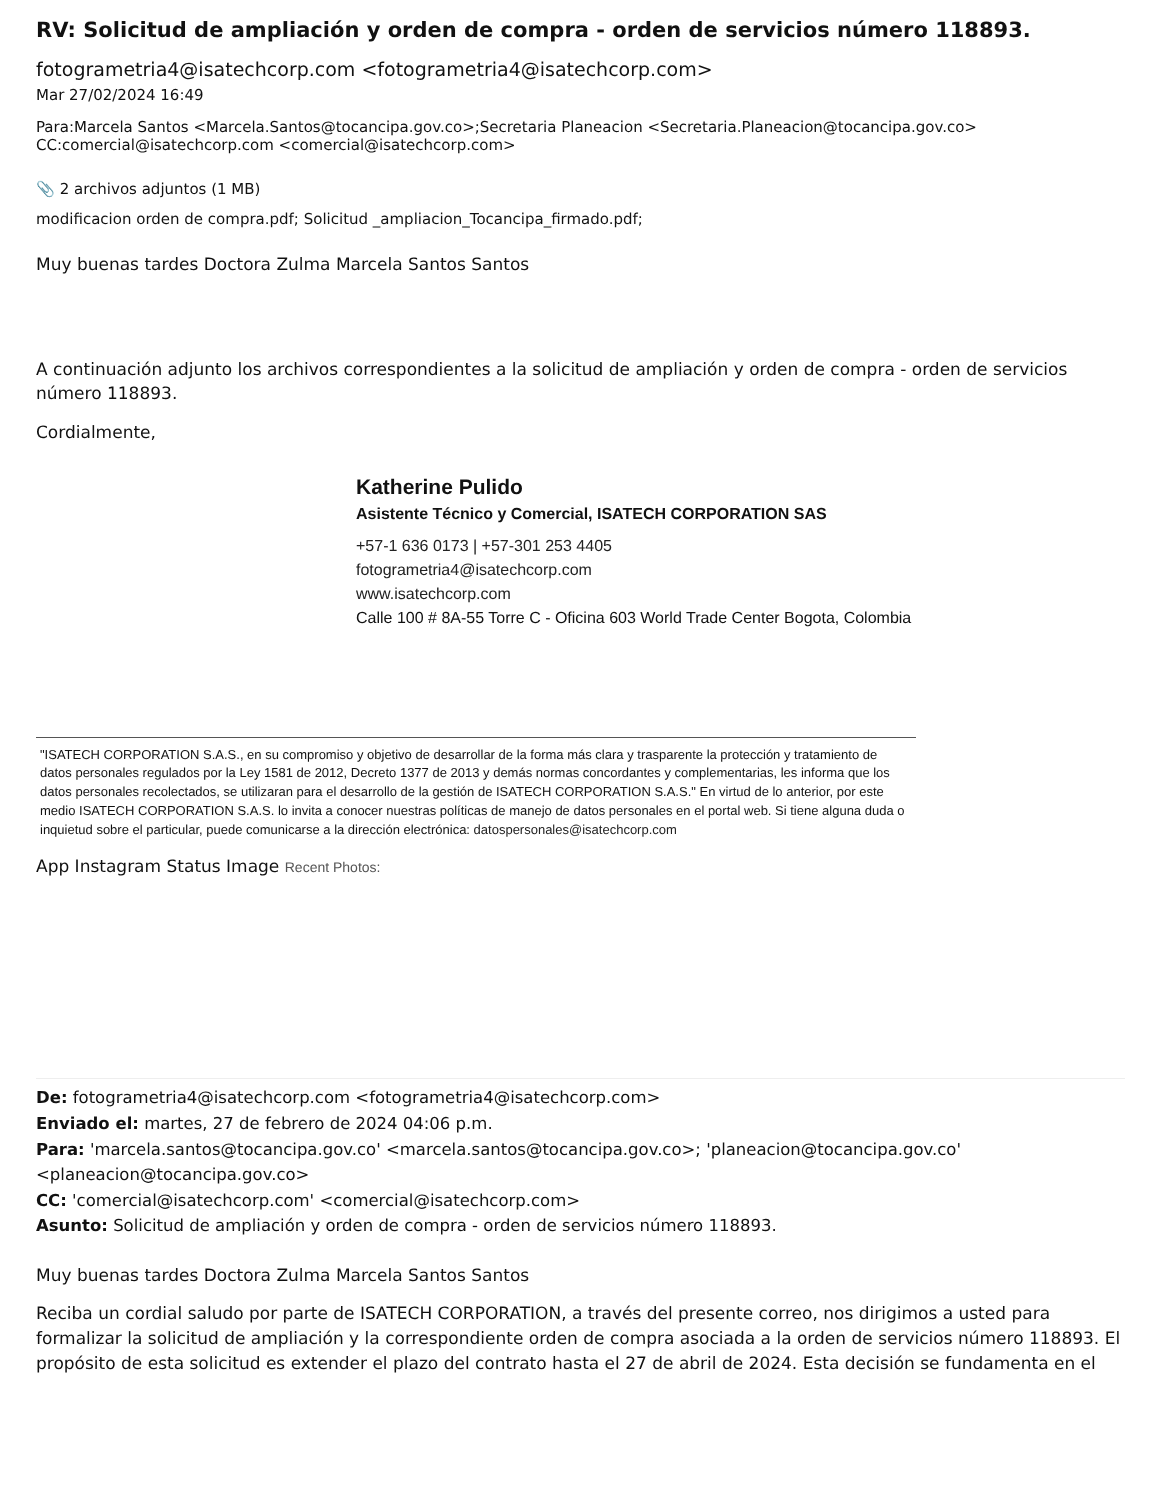RV: Solicitud de ampliación y orden de compra - orden de servicios número 118893.
fotogrametria4@isatechcorp.com <fotogrametria4@isatechcorp.com>
Mar 27/02/2024 16:49
Para:Marcela Santos <Marcela.Santos@tocancipa.gov.co>;Secretaria Planeacion <Secretaria.Planeacion@tocancipa.gov.co>
CC:comercial@isatechcorp.com <comercial@isatechcorp.com>
📎 2 archivos adjuntos (1 MB)
modificacion orden de compra.pdf; Solicitud _ampliacion_Tocancipa_firmado.pdf;
Muy buenas tardes Doctora Zulma Marcela Santos Santos
A continuación adjunto los archivos correspondientes a la solicitud de ampliación y orden de compra - orden de servicios número 118893.
Cordialmente,
Katherine Pulido
Asistente Técnico y Comercial, ISATECH CORPORATION SAS
+57-1 636 0173 | +57-301 253 4405
fotogrametria4@isatechcorp.com
www.isatechcorp.com
Calle 100 # 8A-55 Torre C - Oficina 603 World Trade Center Bogota, Colombia
"ISATECH CORPORATION S.A.S., en su compromiso y objetivo de desarrollar de la forma más clara y trasparente la protección y tratamiento de datos personales regulados por la Ley 1581 de 2012, Decreto 1377 de 2013 y demás normas concordantes y complementarias, les informa que los datos personales recolectados, se utilizaran para el desarrollo de la gestión de ISATECH CORPORATION S.A.S." En virtud de lo anterior, por este medio ISATECH CORPORATION S.A.S. lo invita a conocer nuestras políticas de manejo de datos personales en el portal web. Si tiene alguna duda o inquietud sobre el particular, puede comunicarse a la dirección electrónica: datospersonales@isatechcorp.com
App Instagram Status Image Recent Photos:
De: fotogrametria4@isatechcorp.com <fotogrametria4@isatechcorp.com>
Enviado el: martes, 27 de febrero de 2024 04:06 p.m.
Para: 'marcela.santos@tocancipa.gov.co' <marcela.santos@tocancipa.gov.co>; 'planeacion@tocancipa.gov.co' <planeacion@tocancipa.gov.co>
CC: 'comercial@isatechcorp.com' <comercial@isatechcorp.com>
Asunto: Solicitud de ampliación y orden de compra - orden de servicios número 118893.
Muy buenas tardes Doctora Zulma Marcela Santos Santos
Reciba un cordial saludo por parte de ISATECH CORPORATION, a través del presente correo, nos dirigimos a usted para formalizar la solicitud de ampliación y la correspondiente orden de compra asociada a la orden de servicios número 118893. El propósito de esta solicitud es extender el plazo del contrato hasta el 27 de abril de 2024. Esta decisión se fundamenta en el